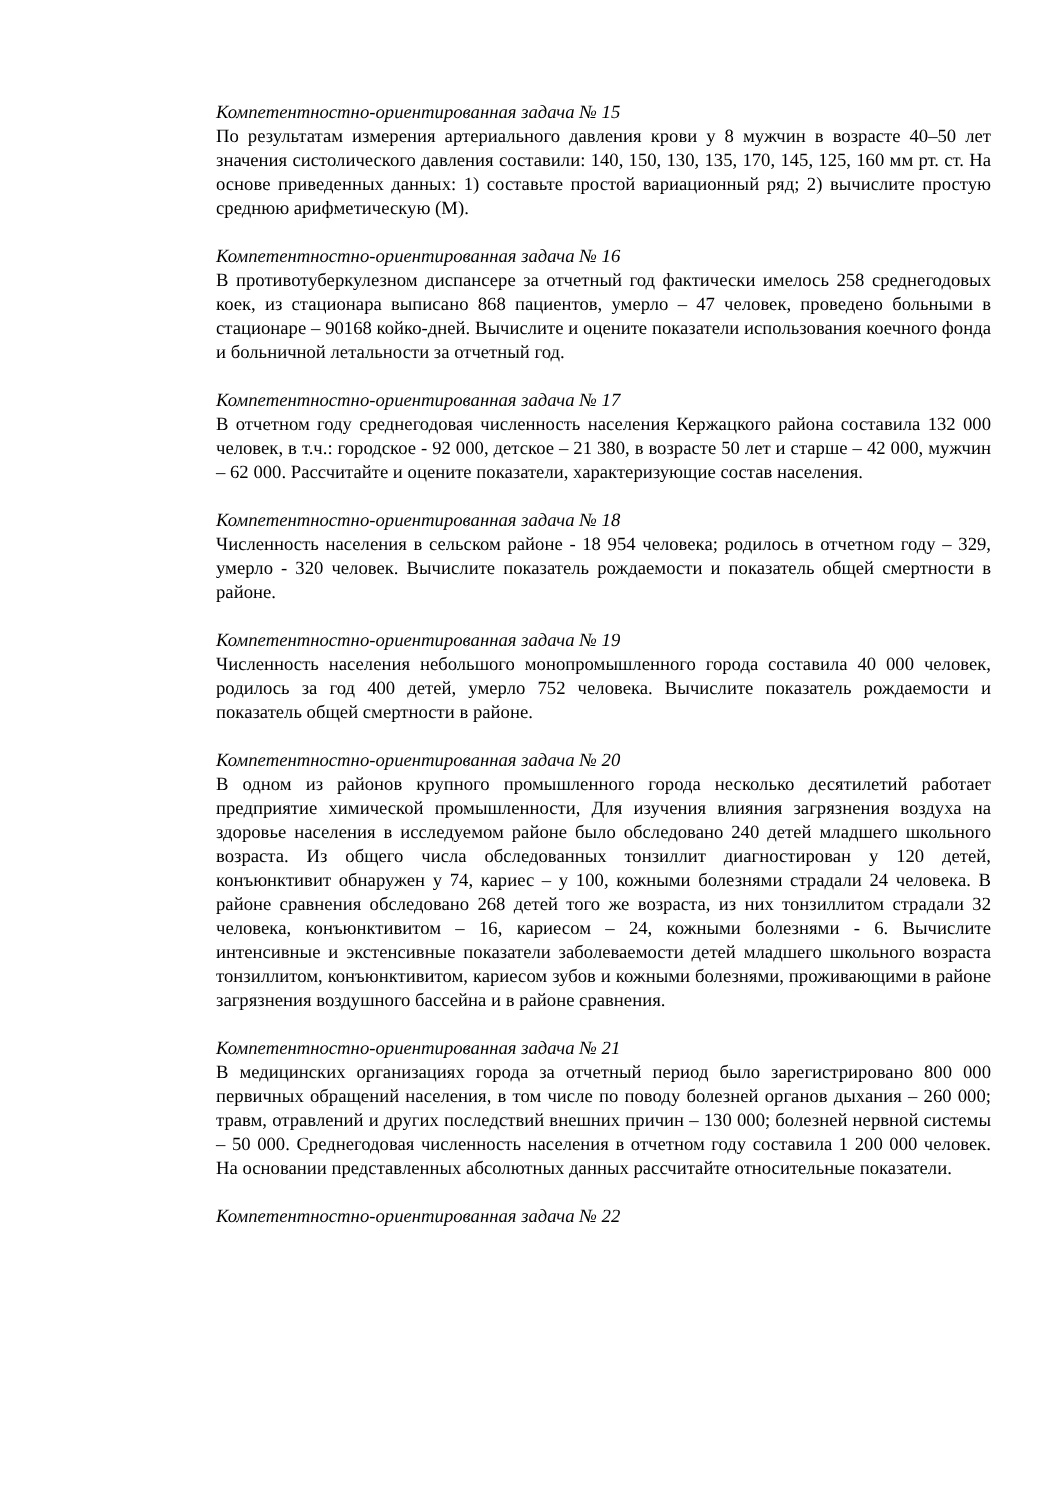Компетентностно-ориентированная задача № 15
По результатам измерения артериального давления крови у 8 мужчин в возрасте 40–50 лет значения систолического давления составили: 140, 150, 130, 135, 170, 145, 125, 160 мм рт. ст. На основе приведенных данных: 1) составьте простой вариационный ряд; 2) вычислите простую среднюю арифметическую (М).
Компетентностно-ориентированная задача № 16
В противотуберкулезном диспансере за отчетный год фактически имелось 258 среднегодовых коек, из стационара выписано 868 пациентов, умерло – 47 человек, проведено больными в стационаре – 90168 койко-дней. Вычислите и оцените показатели использования коечного фонда и больничной летальности за отчетный год.
Компетентностно-ориентированная задача № 17
В отчетном году среднегодовая численность населения Кержацкого района составила 132 000 человек, в т.ч.: городское - 92 000, детское – 21 380, в возрасте 50 лет и старше – 42 000, мужчин – 62 000. Рассчитайте и оцените показатели, характеризующие состав населения.
Компетентностно-ориентированная задача № 18
Численность населения в сельском районе - 18 954 человека; родилось в отчетном году – 329, умерло - 320 человек. Вычислите показатель рождаемости и показатель общей смертности в районе.
Компетентностно-ориентированная задача № 19
Численность населения небольшого монопромышленного города составила 40 000 человек, родилось за год 400 детей, умерло 752 человека. Вычислите показатель рождаемости и показатель общей смертности в районе.
Компетентностно-ориентированная задача № 20
В одном из районов крупного промышленного города несколько десятилетий работает предприятие химической промышленности, Для изучения влияния загрязнения воздуха на здоровье населения в исследуемом районе было обследовано 240 детей младшего школьного возраста. Из общего числа обследованных тонзиллит диагностирован у 120 детей, конъюнктивит обнаружен у 74, кариес – у 100, кожными болезнями страдали 24 человека. В районе сравнения обследовано 268 детей того же возраста, из них тонзиллитом страдали 32 человека, конъюнктивитом – 16, кариесом – 24, кожными болезнями - 6. Вычислите интенсивные и экстенсивные показатели заболеваемости детей младшего школьного возраста тонзиллитом, конъюнктивитом, кариесом зубов и кожными болезнями, проживающими в районе загрязнения воздушного бассейна и в районе сравнения.
Компетентностно-ориентированная задача № 21
В медицинских организациях города за отчетный период было зарегистрировано 800 000 первичных обращений населения, в том числе по поводу болезней органов дыхания – 260 000; травм, отравлений и других последствий внешних причин – 130 000; болезней нервной системы – 50 000. Среднегодовая численность населения в отчетном году составила 1 200 000 человек. На основании представленных абсолютных данных рассчитайте относительные показатели.
Компетентностно-ориентированная задача № 22